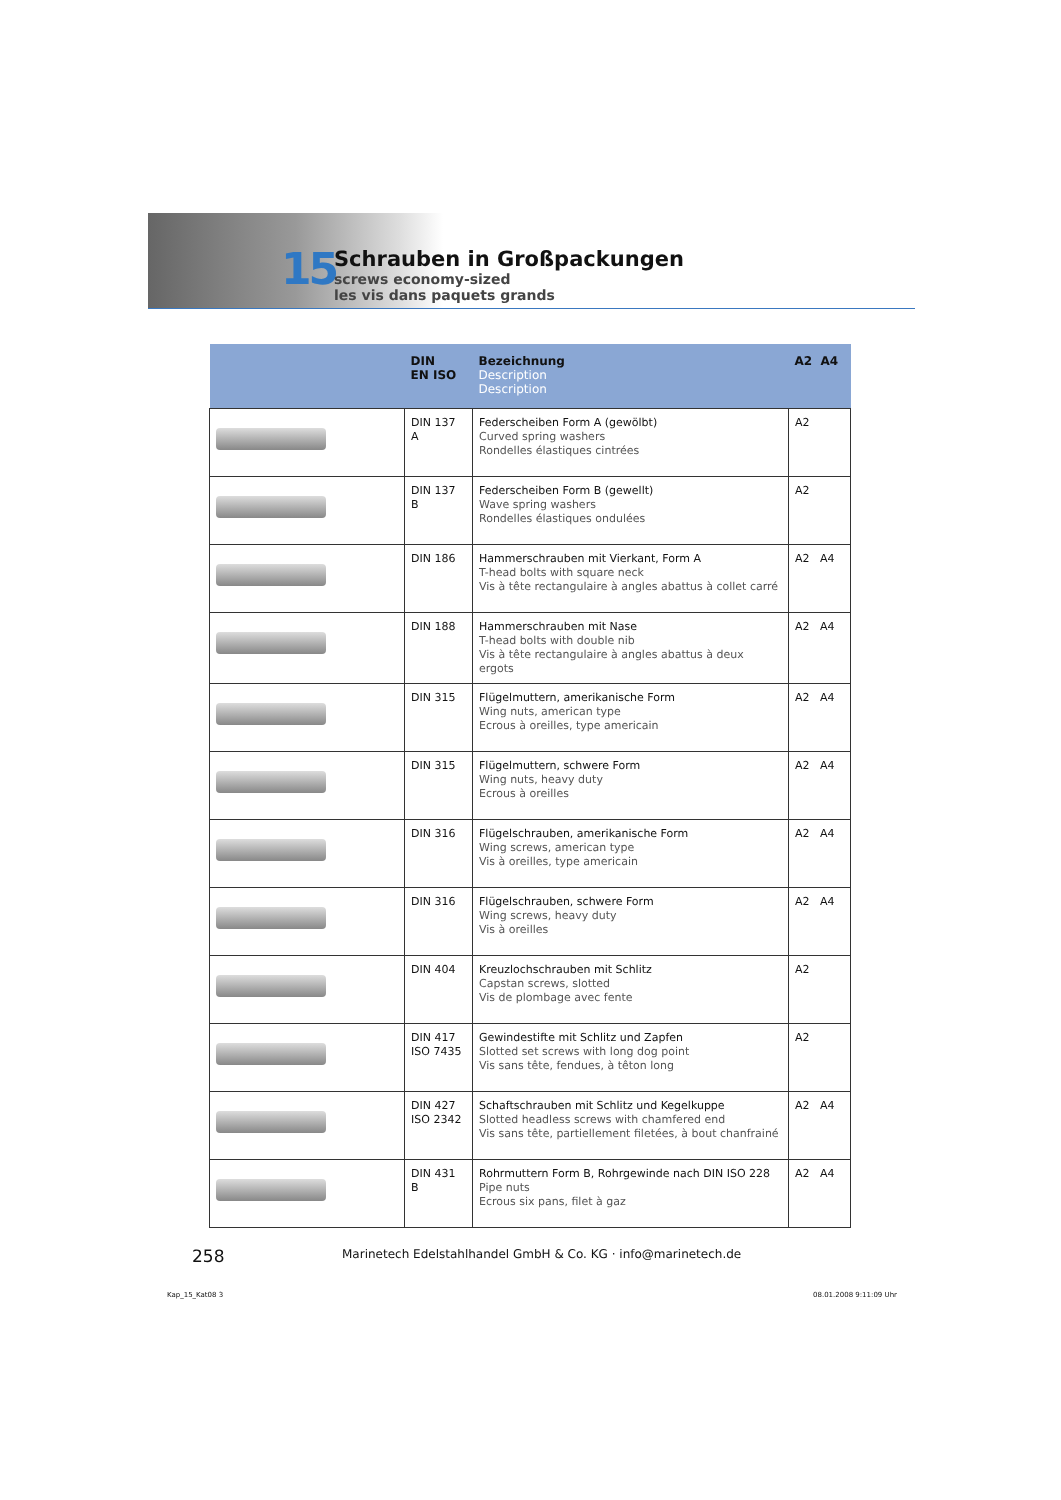15
Schrauben in Großpackungen
screws economy-sized
les vis dans paquets grands
| | DIN EN ISO | Bezeichnung Description Description | A2 A4 |
| --- | --- | --- | --- |
| | DIN 137 A | Federscheiben Form A (gewölbt) Curved spring washers Rondelles élastiques cintrées | A2 |
| | DIN 137 B | Federscheiben Form B (gewellt) Wave spring washers Rondelles élastiques ondulées | A2 |
| | DIN 186 | Hammerschrauben mit Vierkant, Form A T-head bolts with square neck Vis à tête rectangulaire à angles abattus à collet carré | A2 A4 |
| | DIN 188 | Hammerschrauben mit Nase T-head bolts with double nib Vis à tête rectangulaire à angles abattus à deux ergots | A2 A4 |
| | DIN 315 | Flügelmuttern, amerikanische Form Wing nuts, american type Ecrous à oreilles, type americain | A2 A4 |
| | DIN 315 | Flügelmuttern, schwere Form Wing nuts, heavy duty Ecrous à oreilles | A2 A4 |
| | DIN 316 | Flügelschrauben, amerikanische Form Wing screws, american type Vis à oreilles, type americain | A2 A4 |
| | DIN 316 | Flügelschrauben, schwere Form Wing screws, heavy duty Vis à oreilles | A2 A4 |
| | DIN 404 | Kreuzlochschrauben mit Schlitz Capstan screws, slotted Vis de plombage avec fente | A2 |
| | DIN 417 ISO 7435 | Gewindestifte mit Schlitz und Zapfen Slotted set screws with long dog point Vis sans tête, fendues, à têton long | A2 |
| | DIN 427 ISO 2342 | Schaftschrauben mit Schlitz und Kegelkuppe Slotted headless screws with chamfered end Vis sans tête, partiellement filetées, à bout chanfrainé | A2 A4 |
| | DIN 431 B | Rohrmuttern Form B, Rohrgewinde nach DIN ISO 228 Pipe nuts Ecrous six pans, filet à gaz | A2 A4 |
258
Marinetech Edelstahlhandel GmbH & Co. KG · info@marinetech.de
Kap_15_Kat08 3 08.01.2008 9:11:09 Uhr